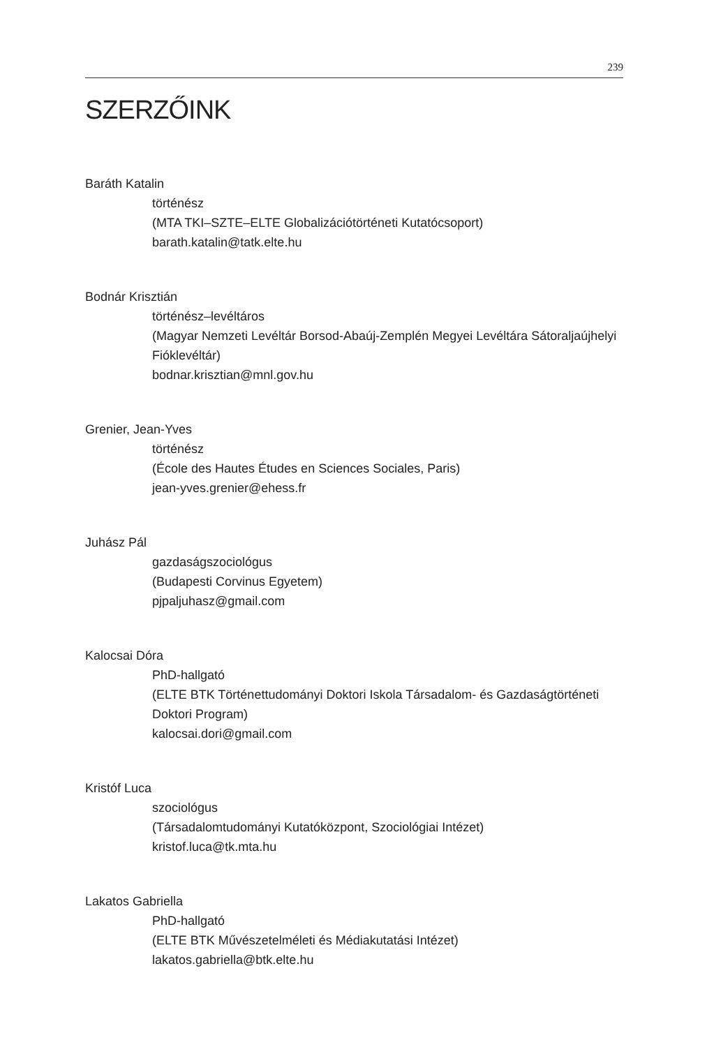239
SZERZŐINK
Baráth Katalin
történész
(MTA TKI–SZTE–ELTE Globalizációtörténeti Kutatócsoport)
barath.katalin@tatk.elte.hu
Bodnár Krisztián
történész–levéltáros
(Magyar Nemzeti Levéltár Borsod-Abaúj-Zemplén Megyei Levéltára Sátoraljaújhelyi Fióklevéltár)
bodnar.krisztian@mnl.gov.hu
Grenier, Jean-Yves
történész
(École des Hautes Études en Sciences Sociales, Paris)
jean-yves.grenier@ehess.fr
Juhász Pál
gazdaságszociológus
(Budapesti Corvinus Egyetem)
pjpaljuhasz@gmail.com
Kalocsai Dóra
PhD-hallgató
(ELTE BTK Történettudományi Doktori Iskola Társadalom- és Gazdaságtörténeti Doktori Program)
kalocsai.dori@gmail.com
Kristóf Luca
szociológus
(Társadalomtudományi Kutatóközpont, Szociológiai Intézet)
kristof.luca@tk.mta.hu
Lakatos Gabriella
PhD-hallgató
(ELTE BTK Művészetelméleti és Médiakutatási Intézet)
lakatos.gabriella@btk.elte.hu